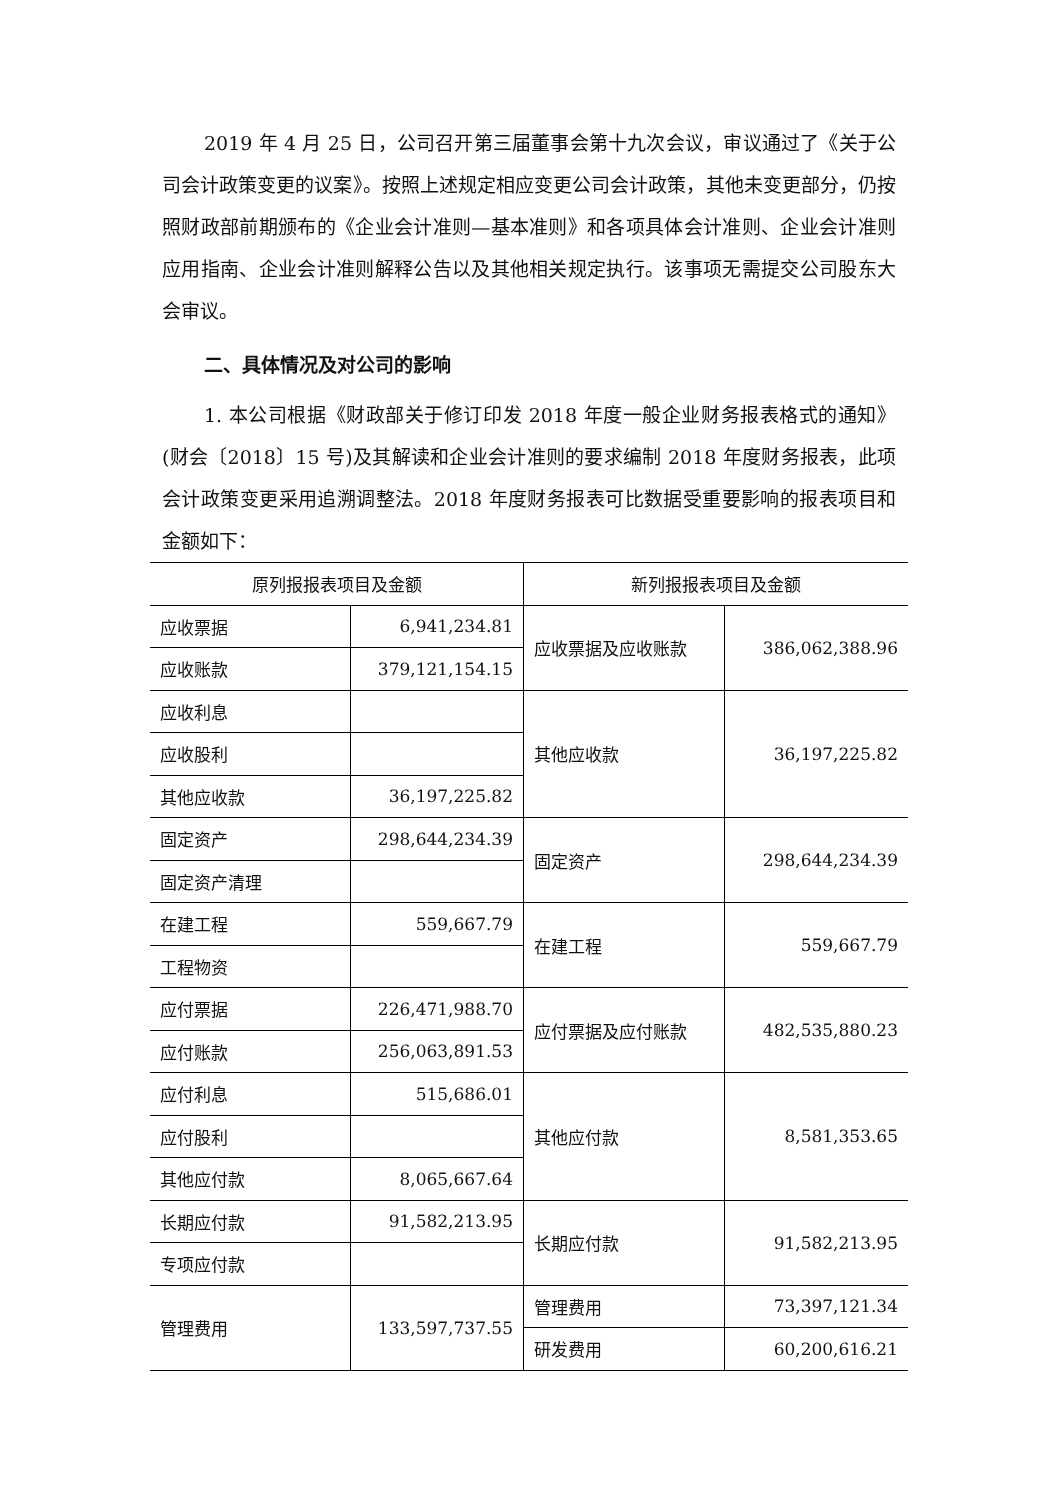2019 年 4 月 25 日，公司召开第三届董事会第十九次会议，审议通过了《关于公司会计政策变更的议案》。按照上述规定相应变更公司会计政策，其他未变更部分，仍按照财政部前期颁布的《企业会计准则—基本准则》和各项具体会计准则、企业会计准则应用指南、企业会计准则解释公告以及其他相关规定执行。该事项无需提交公司股东大会审议。
二、具体情况及对公司的影响
1. 本公司根据《财政部关于修订印发 2018 年度一般企业财务报表格式的通知》(财会〔2018〕15 号)及其解读和企业会计准则的要求编制 2018 年度财务报表，此项会计政策变更采用追溯调整法。2018 年度财务报表可比数据受重要影响的报表项目和金额如下：
| 原列报报表项目及金额 | | 新列报报表项目及金额 | |
| --- | --- | --- | --- |
| 应收票据 | 6,941,234.81 | 应收票据及应收账款 | 386,062,388.96 |
| 应收账款 | 379,121,154.15 | | |
| 应收利息 | | 其他应收款 | 36,197,225.82 |
| 应收股利 | | | |
| 其他应收款 | 36,197,225.82 | | |
| 固定资产 | 298,644,234.39 | 固定资产 | 298,644,234.39 |
| 固定资产清理 | | | |
| 在建工程 | 559,667.79 | 在建工程 | 559,667.79 |
| 工程物资 | | | |
| 应付票据 | 226,471,988.70 | 应付票据及应付账款 | 482,535,880.23 |
| 应付账款 | 256,063,891.53 | | |
| 应付利息 | 515,686.01 | 其他应付款 | 8,581,353.65 |
| 应付股利 | | | |
| 其他应付款 | 8,065,667.64 | | |
| 长期应付款 | 91,582,213.95 | 长期应付款 | 91,582,213.95 |
| 专项应付款 | | | |
| 管理费用 | 133,597,737.55 | 管理费用 | 73,397,121.34 |
| | | 研发费用 | 60,200,616.21 |